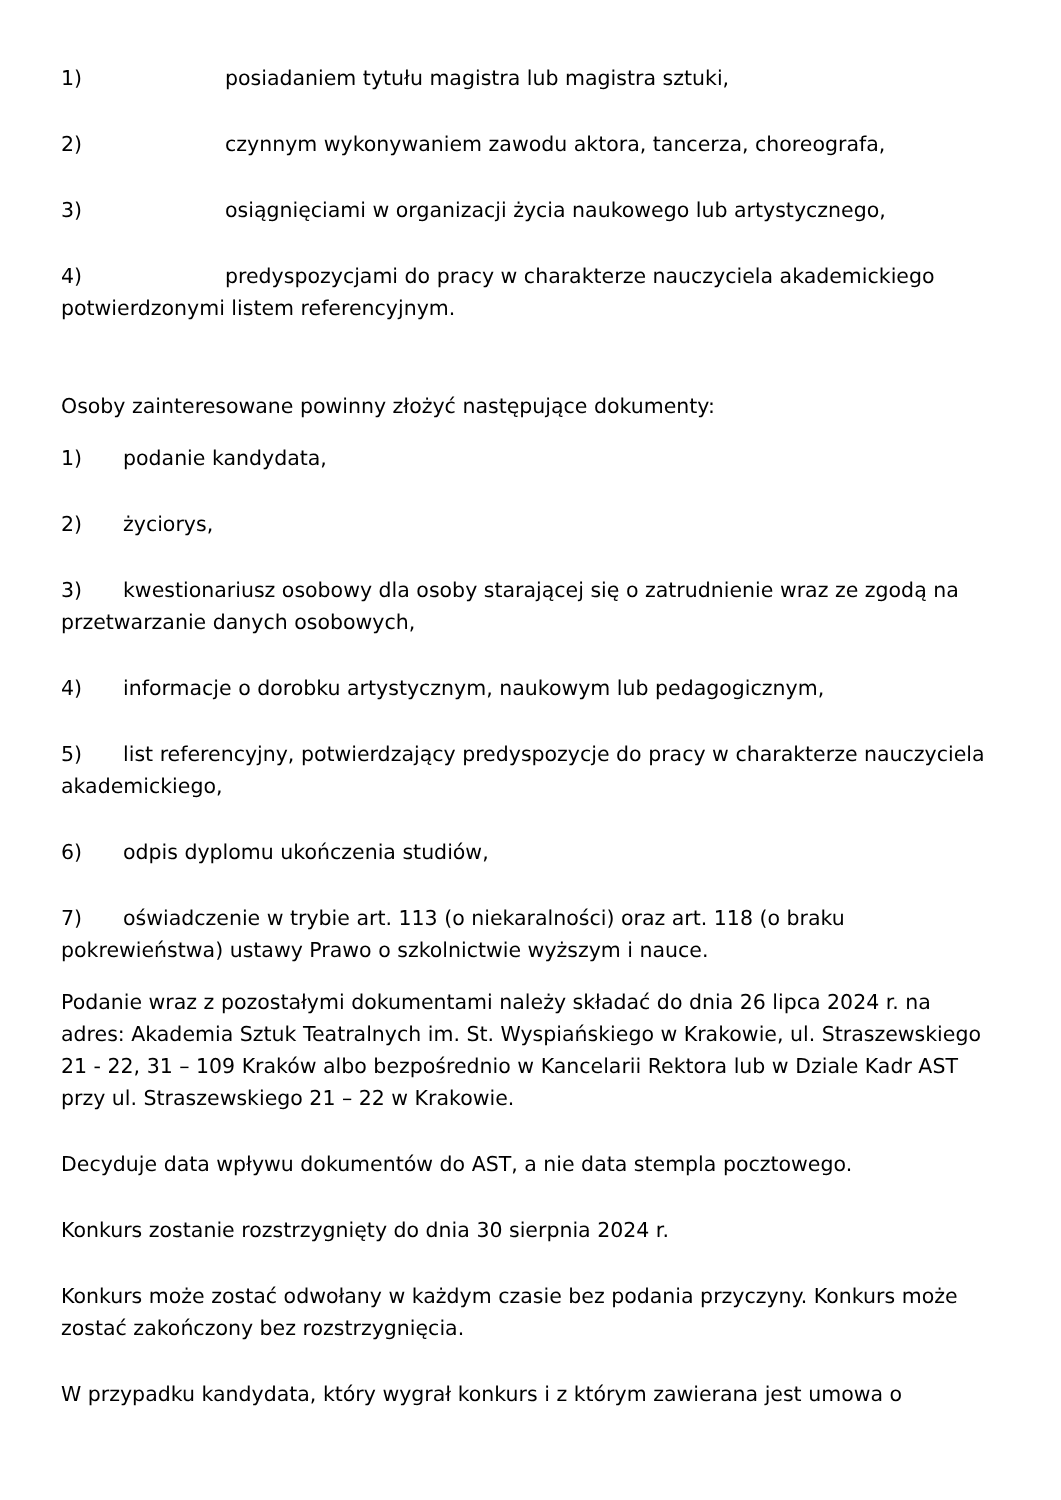1) posiadaniem tytułu magistra lub magistra sztuki,
2) czynnym wykonywaniem zawodu aktora, tancerza, choreografa,
3) osiągnięciami w organizacji życia naukowego lub artystycznego,
4) predyspozycjami do pracy w charakterze nauczyciela akademickiego potwierdzonymi listem referencyjnym.
Osoby zainteresowane powinny złożyć następujące dokumenty:
1) podanie kandydata,
2) życiorys,
3) kwestionariusz osobowy dla osoby starającej się o zatrudnienie wraz ze zgodą na przetwarzanie danych osobowych,
4) informacje o dorobku artystycznym, naukowym lub pedagogicznym,
5) list referencyjny, potwierdzający predyspozycje do pracy w charakterze nauczyciela akademickiego,
6) odpis dyplomu ukończenia studiów,
7) oświadczenie w trybie art. 113 (o niekaralności) oraz art. 118 (o braku pokrewieństwa) ustawy Prawo o szkolnictwie wyższym i nauce.
Podanie wraz z pozostałymi dokumentami należy składać do dnia 26 lipca 2024 r. na adres: Akademia Sztuk Teatralnych im. St. Wyspiańskiego w Krakowie, ul. Straszewskiego 21 - 22, 31 – 109 Kraków albo bezpośrednio w Kancelarii Rektora lub w Dziale Kadr AST przy ul. Straszewskiego 21 – 22 w Krakowie.
Decyduje data wpływu dokumentów do AST, a nie data stempla pocztowego.
Konkurs zostanie rozstrzygnięty do dnia 30 sierpnia 2024 r.
Konkurs może zostać odwołany w każdym czasie bez podania przyczyny. Konkurs może zostać zakończony bez rozstrzygnięcia.
W przypadku kandydata, który wygrał konkurs i z którym zawierana jest umowa o